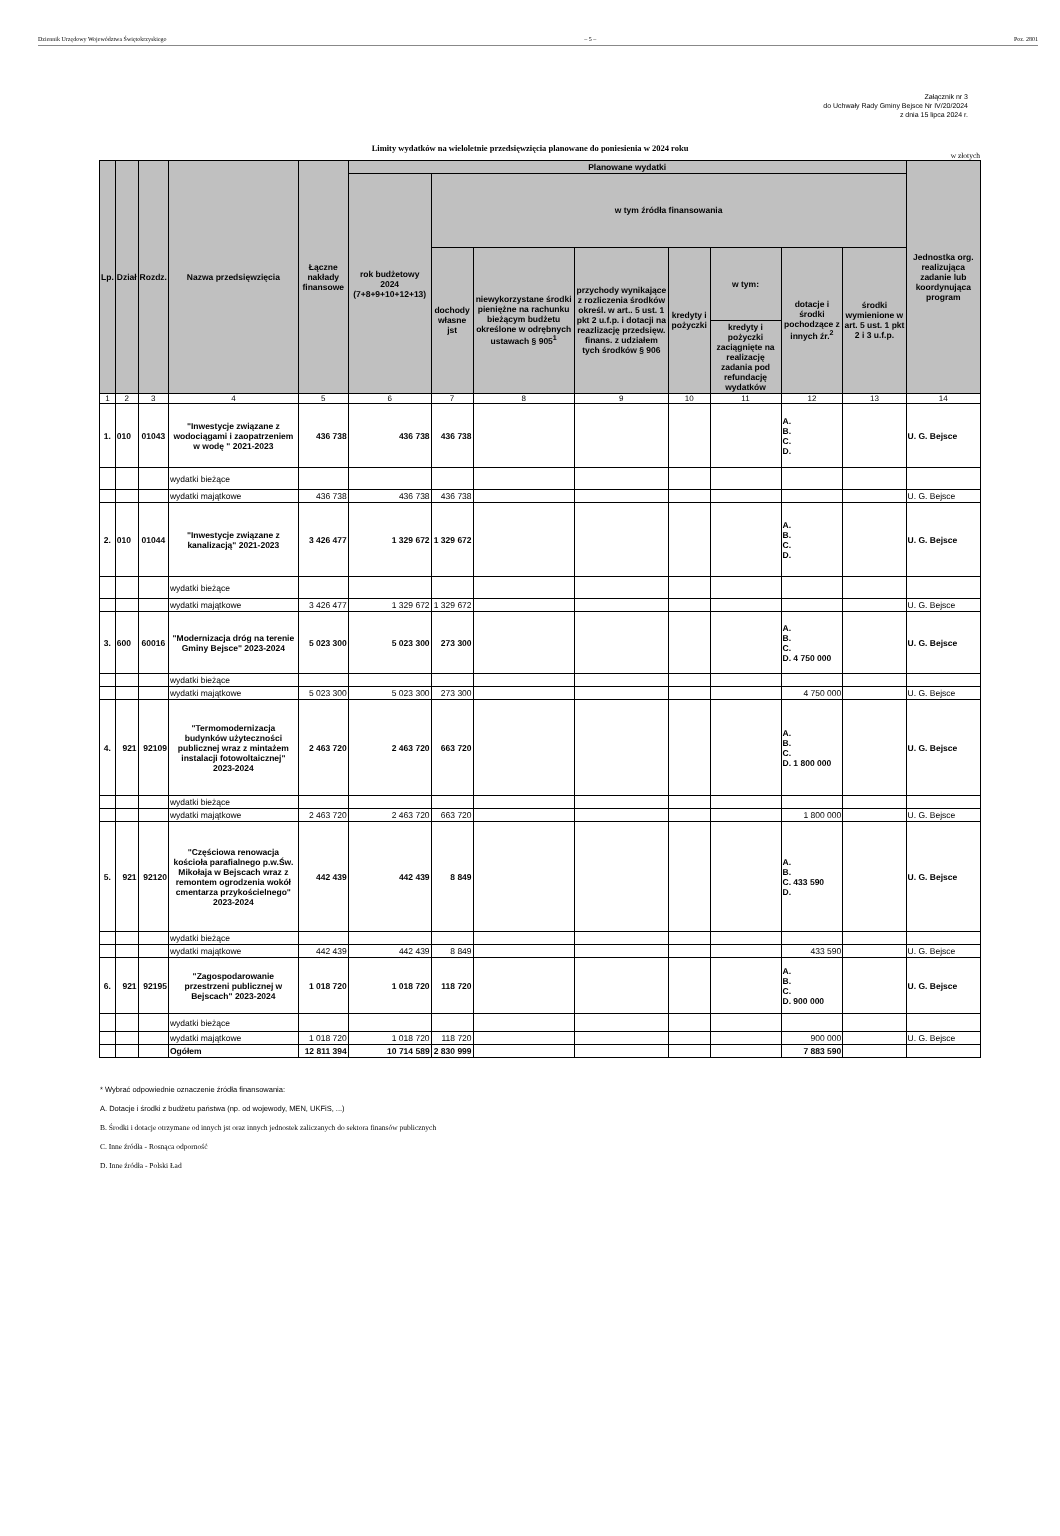Dziennik Urzędowy Województwa Świętokrzyskiego – 5 – Poz. 2801
Załącznik nr 3
do Uchwały Rady Gminy Bejsce Nr IV/20/2024
z dnia 15 lipca 2024 r.
Limity wydatków na wieloletnie przedsięwzięcia planowane do poniesienia w 2024 roku
w złotych
| Lp. | Dział | Rozdz. | Nazwa przedsięwzięcia | Łączne nakłady finansowe | Planowane wydatki | | | | | | | | Jednostka org. realizująca zadanie lub koordynująca program |
| --- | --- | --- | --- | --- | --- | --- | --- | --- | --- | --- | --- | --- | --- |
| | | | | | rok budżetowy 2024 (7+8+9+10+12+13) | w tym źródła finansowania | | | | | | | |
| | | | | | | dochody własne jst | niewykorzystane środki pieniężne na rachunku bieżącym budżetu określone w odrębnych ustawach § 905<sup>1</sup> | przychody wynikające z rozliczenia środków określ. w art.. 5 ust. 1 pkt 2 u.f.p. i dotacji na reazlizację przedsięw. finans. z udziałem tych środków § 906 | kredyty i pożyczki | w tym: | dotacje i środki pochodzące z innych źr.<sup>2</sup> | środki wymienione w art. 5 ust. 1 pkt 2 i 3 u.f.p. | |
| | | | | | | | | | | kredyty i pożyczki zaciągnięte na realizację zadania pod refundację wydatków | | | |
| 1 | 2 | 3 | 4 | 5 | 6 | 7 | 8 | 9 | 10 | 11 | 12 | 13 | 14 |
| 1. | 010 | 01043 | "Inwestycje związane z wodociągami i zaopatrzeniem w wodę " 2021-2023 | 436 738 | 436 738 | 436 738 | | | | | A. B. C. D. | | U. G. Bejsce |
| | | | wydatki bieżące | | | | | | | | | | |
| | | | wydatki majątkowe | 436 738 | 436 738 | 436 738 | | | | | | | U. G. Bejsce |
| 2. | 010 | 01044 | "Inwestycje związane z kanalizacją" 2021-2023 | 3 426 477 | 1 329 672 | 1 329 672 | | | | | A. B. C. D. | | U. G. Bejsce |
| | | | wydatki bieżące | | | | | | | | | | |
| | | | wydatki majątkowe | 3 426 477 | 1 329 672 | 1 329 672 | | | | | | | U. G. Bejsce |
| 3. | 600 | 60016 | "Modernizacja dróg na terenie Gminy Bejsce" 2023-2024 | 5 023 300 | 5 023 300 | 273 300 | | | | | A. B. C. D. 4 750 000 | | U. G. Bejsce |
| | | | wydatki bieżące | | | | | | | | | | |
| | | | wydatki majątkowe | 5 023 300 | 5 023 300 | 273 300 | | | | | 4 750 000 | | U. G. Bejsce |
| 4. | 921 | 92109 | "Termomodernizacja budynków użyteczności publicznej wraz z mintażem instalacji fotowoltaicznej" 2023-2024 | 2 463 720 | 2 463 720 | 663 720 | | | | | A. B. C. D. 1 800 000 | | U. G. Bejsce |
| | | | wydatki bieżące | | | | | | | | | | |
| | | | wydatki majątkowe | 2 463 720 | 2 463 720 | 663 720 | | | | | 1 800 000 | | U. G. Bejsce |
| 5. | 921 | 92120 | "Częściowa renowacja kościoła parafialnego p.w.Św. Mikołaja w Bejscach wraz z remontem ogrodzenia wokół cmentarza przykościelnego" 2023-2024 | 442 439 | 442 439 | 8 849 | | | | | A. B. C. 433 590 D. | | U. G. Bejsce |
| | | | wydatki bieżące | | | | | | | | | | |
| | | | wydatki majątkowe | 442 439 | 442 439 | 8 849 | | | | | 433 590 | | U. G. Bejsce |
| 6. | 921 | 92195 | "Zagospodarowanie przestrzeni publicznej w Bejscach" 2023-2024 | 1 018 720 | 1 018 720 | 118 720 | | | | | A. B. C. D. 900 000 | | U. G. Bejsce |
| | | | wydatki bieżące | | | | | | | | | | |
| | | | wydatki majątkowe | 1 018 720 | 1 018 720 | 118 720 | | | | | 900 000 | | U. G. Bejsce |
| | | | Ogółem | 12 811 394 | 10 714 589 | 2 830 999 | | | | | 7 883 590 | | |
* Wybrać odpowiednie oznaczenie źródła finansowania:
A. Dotacje i środki z budżetu państwa (np. od wojewody, MEN, UKFiS, ...)
B. Środki i dotacje otrzymane od innych jst oraz innych jednostek zaliczanych do sektora finansów publicznych
C. Inne źródła - Rosnąca odporność
D. Inne źródła - Polski Ład